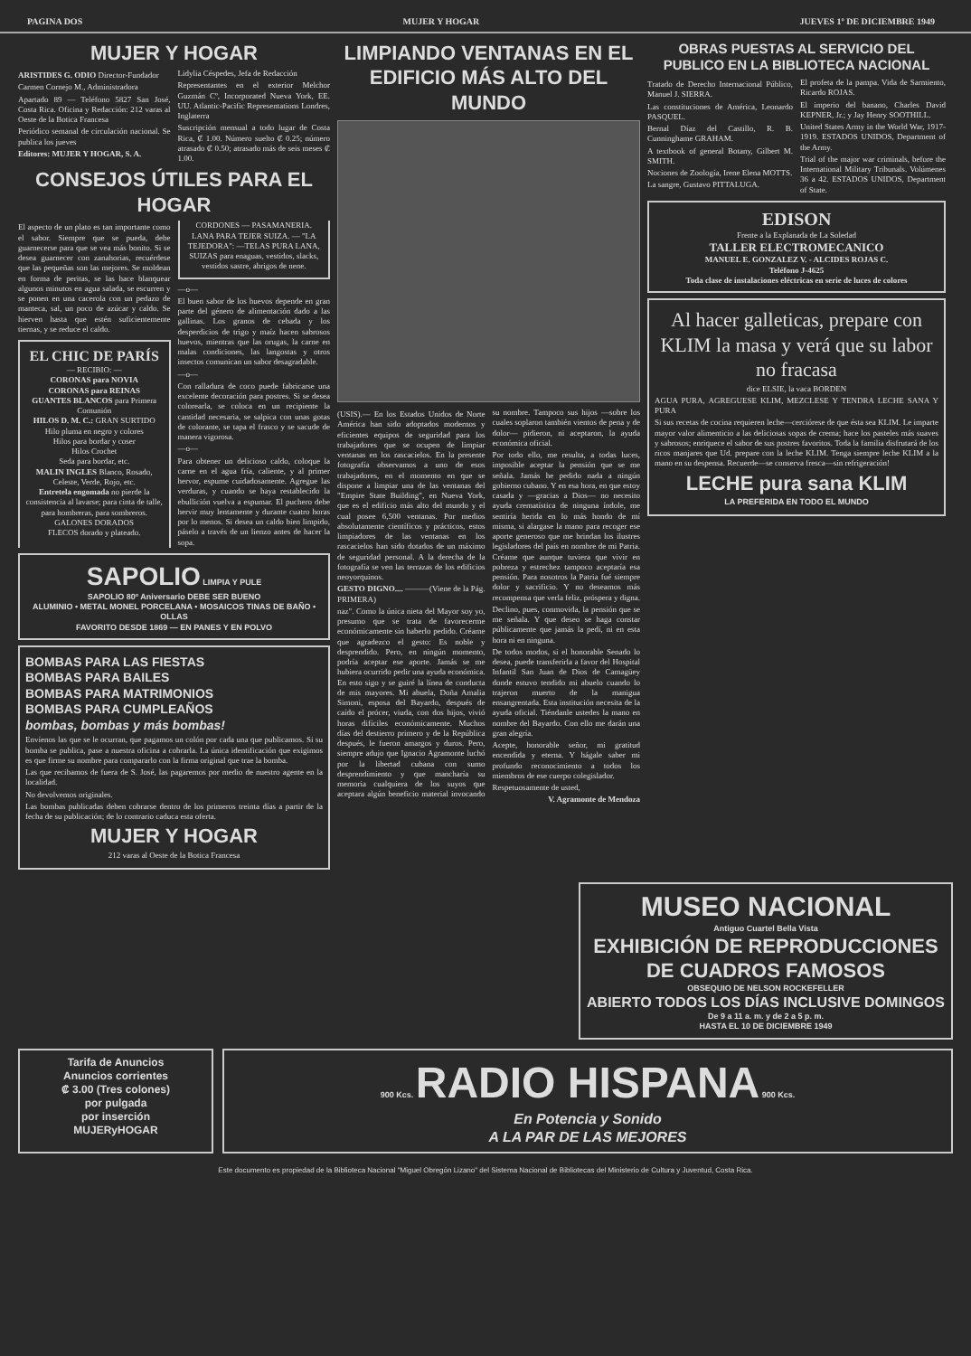PAGINA DOS MUJER Y HOGAR JUEVES 1º DE DICIEMBRE 1949
MUJER Y HOGAR
ARISTIDES G. ODIO Director-Fundador
Carmen Cornejo M., Administradora
Apartado 89 — Teléfono 5827 San José, Costa Rica. Oficina y Redacción: 212 varas al Oeste de la Botica Francesa
Periódico semanal de circulación nacional. Se publica los jueves
Editores: MUJER Y HOGAR, S. A.
Lidylia Céspedes, Jefa de Redacción
Representantes en el exterior Melchor Guzmán Cº, Incorporated Nueva York, EE. UU. Atlantic-Pacific Representations Londres, Inglaterra
Suscripción mensual a todo lugar de Costa Rica, ₡ 1.00. Número suelto ₡ 0.25; número atrasado ₡ 0.50; atrasado más de seis meses ₡ 1.00.
CONSEJOS ÚTILES PARA EL HOGAR
El aspecto de un plato es tan importante como el sabor. Siempre que se pueda, debe guarnecerse para que se vea más bonito. Si se desea guarnecer con zanahorias, recuérdese que las pequeñas son las mejores. Se moldean en forma de peritas, se las hace blanquear algunos minutos en agua salada, se escurren y se ponen en una cacerola con un pedazo de manteca, sal, un poco de azúcar y caldo. Se hierven hasta que estén suficientemente tiernas, y se reduce el caldo.
EL CHIC DE PARÍS
— RECIBIO: —
CORONAS para NOVIA
CORONAS para REINAS
GUANTES BLANCOS para Primera Comunión
HILOS D. M. C.: GRAN SURTIDO
Hilo pluma en negro y colores
Hilos para bordar y coser
Hilos Crochet
Seda para bordar, etc.
MALIN INGLES Blanco, Rosado, Celeste, Verde, Rojo, etc.
Entretela engomada no pierde la consistencia al lavarse; para cinta de talle, para hombreras, para sombreros.
GALONES DORADOS
FLECOS dorado y plateado.
CORDONES — PASAMANERIA. LANA PARA TEJER SUIZA. — "LA TEJEDORA": —TELAS PURA LANA, SUIZAS para enaguas, vestidos, slacks, vestidos sastre, abrigos de nene.
—o—
El buen sabor de los huevos depende en gran parte del género de alimentación dado a las gallinas. Los granos de cebada y los desperdicios de trigo y maíz hacen sabrosos huevos, mientras que las orugas, la carne en malas condiciones, las langostas y otros insectos comunican un sabor desagradable.
—o—
Con ralladura de coco puede fabricarse una excelente decoración para postres. Si se desea colorearla, se coloca en un recipiente la cantidad necesaria, se salpica con unas gotas de colorante, se tapa el frasco y se sacude de manera vigorosa.
—o—
Para obtener un delicioso caldo, coloque la carne en el agua fría, caliente, y al primer hervor, espume cuidadosamente. Agregue las verduras, y cuando se haya restablecido la ebullición vuelva a espumar. El puchero debe hervir muy lentamente y durante cuatro horas por lo menos. Si desea un caldo bien limpido, páselo a través de un lienzo antes de hacer la sopa.
SAPOLIO LIMPIA Y PULE
SAPOLIO 80º Aniversario DEBE SER BUENO
ALUMINIO • METAL MONEL PORCELANA • MOSAICOS TINAS DE BAÑO • OLLAS
FAVORITO DESDE 1869 — EN PANES Y EN POLVO
BOMBAS PARA LAS FIESTAS
BOMBAS PARA BAILES
BOMBAS PARA MATRIMONIOS
BOMBAS PARA CUMPLEAÑOS
bombas, bombas y más bombas!
Envíenos las que se le ocurran, que pagamos un colón por cada una que publicamos. Si su bomba se publica, pase a nuestra oficina a cobrarla. La única identificación que exigimos es que firme su nombre para compararlo con la firma original que trae la bomba.
Las que recibamos de fuera de S. José, las pagaremos por medio de nuestro agente en la localidad.
No devolvemos originales.
Las bombas publicadas deben cobrarse dentro de los primeros treinta días a partir de la fecha de su publicación; de lo contrario caduca esta oferta.
MUJER Y HOGAR
212 varas al Oeste de la Botica Francesa
LIMPIANDO VENTANAS EN EL EDIFICIO MÁS ALTO DEL MUNDO
(USIS).— En los Estados Unidos de Norte América han sido adoptados modernos y eficientes equipos de seguridad para los trabajadores que se ocupen de limpiar ventanas en los rascacielos. En la presente fotografía observamos a uno de esos trabajadores, en el momento en que se dispone a limpiar una de las ventanas del "Empire State Building", en Nueva York, que es el edificio más alto del mundo y el cual posee 6,500 ventanas. Por medios absolutamente científicos y prácticos, estos limpiadores de las ventanas en los rascacielos han sido dotados de un máximo de seguridad personal. A la derecha de la fotografía se ven las terrazas de los edificios neoyorquinos.
GESTO DIGNO.... ———(Viene de la Pág. PRIMERA)
naz". Como la única nieta del Mayor soy yo, presumo que se trata de favorecerme económicamente sin haberlo pedido. Créame que agradezco el gesto: Es noble y desprendido. Pero, en ningún momento, podría aceptar ese aporte. Jamás se me hubiera ocurrido pedir una ayuda económica. En esto sigo y se guiré la línea de conducta de mis mayores. Mi abuela, Doña Amalia Simoni, esposa del Bayardo, después de caído el prócer, viuda, con dos hijos, vivió horas difíciles económicamente. Muchos días del destierro primero y de la República después, le fueron amargos y duros. Pero, siempre adujo que Ignacio Agramonte luchó por la libertad cubana con sumo desprendimiento y que mancharía su memoria cualquiera de los suyos que aceptara algún beneficio material invocando su nombre. Tampoco sus hijos —sobre los cuales soplaron también vientos de pena y de dolor— pidieron, ni aceptaron, la ayuda económica oficial.
Por todo ello, me resulta, a todas luces, imposible aceptar la pensión que se me señala. Jamás he pedido nada a ningún gobierno cubano. Y en esa hora, en que estoy casada y —gracias a Dios— no necesito ayuda crematística de ninguna índole, me sentiría herida en lo más hondo de mí misma, si alargase la mano para recoger ese aporte generoso que me brindan los ilustres legisladores del país en nombre de mi Patria. Créame que aunque tuviera que vivir en pobreza y estrechez tampoco aceptaría esa pensión. Para nosotros la Patria fué siempre dolor y sacrificio. Y no deseamos más recompensa que verla feliz, próspera y digna.
Declino, pues, conmovida, la pensión que se me señala. Y que deseo se haga constar públicamente que jamás la pedí, ni en esta hora ni en ninguna.
De todos modos, si el honorable Senado lo desea, puede transferirla a favor del Hospital Infantil San Juan de Dios de Camagüey donde estuvo tendido mi abuelo cuando lo trajeron muerto de la manigua ensangrentada. Esta institución necesita de la ayuda oficial. Tiéndanle ustedes la mano en nombre del Bayardo. Con ello me darán una gran alegría.
Acepte, honorable señor, mi gratitud encendida y eterna. Y hágale saber mi profundo reconocimiento a todos los miembros de ese cuerpo colegislador.
Respetuosamente de usted,
V. Agramonte de Mendoza
OBRAS PUESTAS AL SERVICIO DEL PUBLICO EN LA BIBLIOTECA NACIONAL
Tratado de Derecho Internacional Público, Manuel J. SIERRA.
Las constituciones de América, Leonardo PASQUEL.
Bernal Díaz del Castillo, R. B. Cunninghame GRAHAM.
A textbook of general Botany, Gilbert M. SMITH.
Nociones de Zoología, Irene Elena MOTTS.
La sangre, Gustavo PITTALUGA.
El profeta de la pampa. Vida de Sarmiento, Ricardo ROJAS.
El imperio del banano, Charles David KEPNER, Jr.; y Jay Henry SOOTHILL.
United States Army in the World War, 1917-1919. ESTADOS UNIDOS, Department of the Army.
Trial of the major war criminals, before the International Military Tribunals. Volúmenes 36 a 42. ESTADOS UNIDOS, Department of State.
EDISON
Frente a la Explanada de La Soledad
TALLER ELECTROMECANICO
MANUEL E. GONZALEZ V. - ALCIDES ROJAS C.
Teléfono J-4625
Toda clase de instalaciones eléctricas en serie de luces de colores
Al hacer galleticas, prepare con KLIM la masa y verá que su labor no fracasa
dice ELSIE, la vaca BORDEN
AGUA PURA, AGREGUESE KLIM, MEZCLESE Y TENDRA LECHE SANA Y PURA
Si sus recetas de cocina requieren leche—cerciórese de que ésta sea KLIM. Le imparte mayor valor alimenticio a las deliciosas sopas de crema; hace los pasteles más suaves y sabrosos; enriquece el sabor de sus postres favoritos. Toda la familia disfrutará de los ricos manjares que Ud. prepare con la leche KLIM. Tenga siempre leche KLIM a la mano en su despensa. Recuerde—se conserva fresca—sin refrigeración!
LECHE pura sana KLIM
LA PREFERIDA EN TODO EL MUNDO
MUSEO NACIONAL
Antiguo Cuartel Bella Vista
EXHIBICIÓN DE REPRODUCCIONES DE CUADROS FAMOSOS
OBSEQUIO DE NELSON ROCKEFELLER
ABIERTO TODOS LOS DÍAS INCLUSIVE DOMINGOS
De 9 a 11 a. m. y de 2 a 5 p. m.
HASTA EL 10 DE DICIEMBRE 1949
Tarifa de Anuncios
Anuncios corrientes
₡ 3.00 (Tres colones)
por pulgada
por inserción
MUJERyHOGAR
900 Kcs. RADIO HISPANA 900 Kcs.
En Potencia y Sonido
A LA PAR DE LAS MEJORES
Este documento es propiedad de la Biblioteca Nacional "Miguel Obregón Lizano" del Sistema Nacional de Bibliotecas del Ministerio de Cultura y Juventud, Costa Rica.